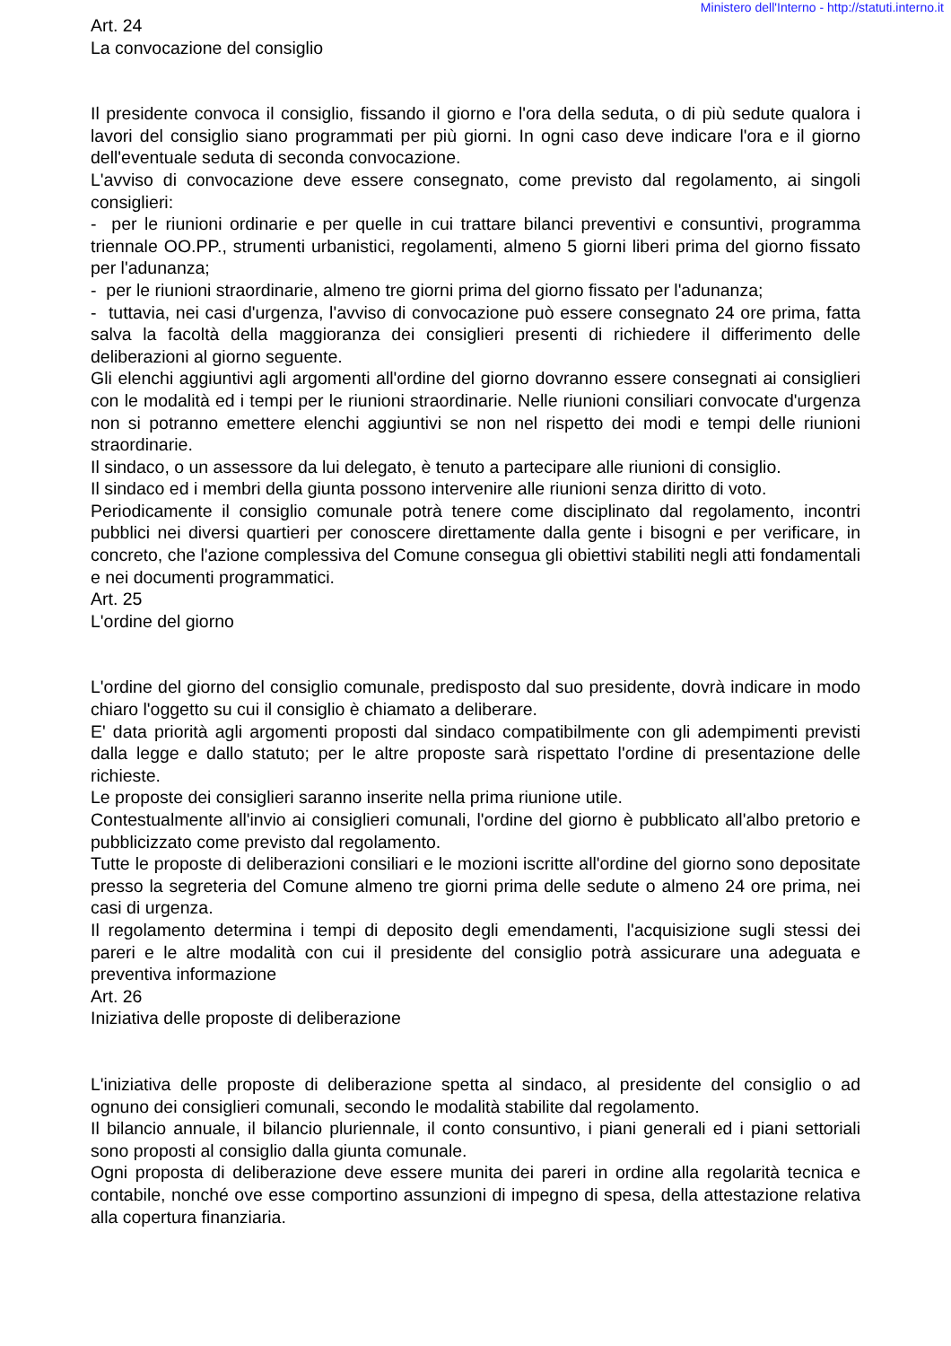Ministero dell'Interno - http://statuti.interno.it
Art. 24
La convocazione del consiglio
Il presidente convoca il consiglio, fissando il giorno e l'ora della seduta, o di più sedute qualora i lavori del consiglio siano programmati per più giorni. In ogni caso deve indicare l'ora e il giorno dell'eventuale seduta di seconda convocazione.
L'avviso di convocazione deve essere consegnato, come previsto dal regolamento, ai singoli consiglieri:
- per le riunioni ordinarie e per quelle in cui trattare bilanci preventivi e consuntivi, programma triennale OO.PP., strumenti urbanistici, regolamenti, almeno 5 giorni liberi prima del giorno fissato per l'adunanza;
- per le riunioni straordinarie, almeno tre giorni prima del giorno fissato per l'adunanza;
- tuttavia, nei casi d'urgenza, l'avviso di convocazione può essere consegnato 24 ore prima, fatta salva la facoltà della maggioranza dei consiglieri presenti di richiedere il differimento delle deliberazioni al giorno seguente.
Gli elenchi aggiuntivi agli argomenti all'ordine del giorno dovranno essere consegnati ai consiglieri con le modalità ed i tempi per le riunioni straordinarie. Nelle riunioni consiliari convocate d'urgenza non si potranno emettere elenchi aggiuntivi se non nel rispetto dei modi e tempi delle riunioni straordinarie.
Il sindaco, o un assessore da lui delegato, è tenuto a partecipare alle riunioni di consiglio.
Il sindaco ed i membri della giunta possono intervenire alle riunioni senza diritto di voto.
Periodicamente il consiglio comunale potrà tenere come disciplinato dal regolamento, incontri pubblici nei diversi quartieri per conoscere direttamente dalla gente i bisogni e per verificare, in concreto, che l'azione complessiva del Comune consegua gli obiettivi stabiliti negli atti fondamentali e nei documenti programmatici.
Art. 25
L'ordine del giorno
L'ordine del giorno del consiglio comunale, predisposto dal suo presidente, dovrà indicare in modo chiaro l'oggetto su cui il consiglio è chiamato a deliberare.
E' data priorità agli argomenti proposti dal sindaco compatibilmente con gli adempimenti previsti dalla legge e dallo statuto; per le altre proposte sarà rispettato l'ordine di presentazione delle richieste.
Le proposte dei consiglieri saranno inserite nella prima riunione utile.
Contestualmente all'invio ai consiglieri comunali, l'ordine del giorno è pubblicato all'albo pretorio e pubblicizzato come previsto dal regolamento.
Tutte le proposte di deliberazioni consiliari e le mozioni iscritte all'ordine del giorno sono depositate presso la segreteria del Comune almeno tre giorni prima delle sedute o almeno 24 ore prima, nei casi di urgenza.
Il regolamento determina i tempi di deposito degli emendamenti, l'acquisizione sugli stessi dei pareri e le altre modalità con cui il presidente del consiglio potrà assicurare una adeguata e preventiva informazione
Art. 26
Iniziativa delle proposte di deliberazione
L'iniziativa delle proposte di deliberazione spetta al sindaco, al presidente del consiglio o ad ognuno dei consiglieri comunali, secondo le modalità stabilite dal regolamento.
Il bilancio annuale, il bilancio pluriennale, il conto consuntivo, i piani generali ed i piani settoriali sono proposti al consiglio dalla giunta comunale.
Ogni proposta di deliberazione deve essere munita dei pareri in ordine alla regolarità tecnica e contabile, nonché ove esse comportino assunzioni di impegno di spesa, della attestazione relativa alla copertura finanziaria.